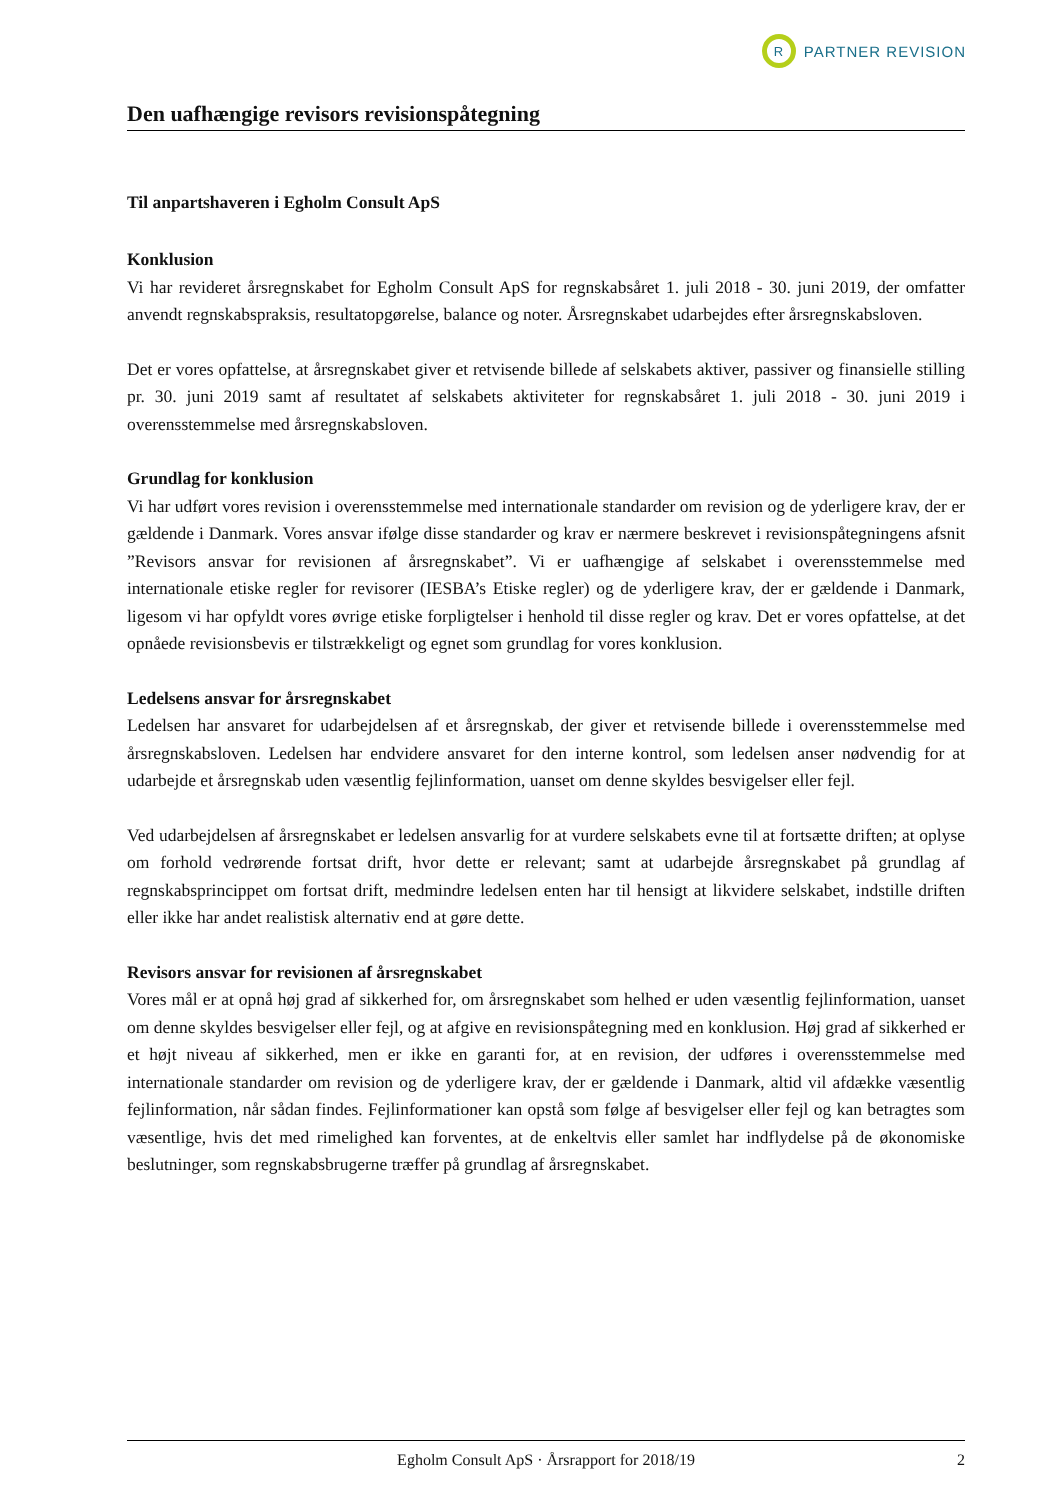R
PARTNER REVISION
Den uafhængige revisors revisionspåtegning
Til anpartshaveren i Egholm Consult ApS
Konklusion
Vi har revideret årsregnskabet for Egholm Consult ApS for regnskabsåret 1. juli 2018 - 30. juni 2019, der omfatter anvendt regnskabspraksis, resultatopgørelse, balance og noter. Årsregnskabet udarbejdes efter årsregnskabsloven.
Det er vores opfattelse, at årsregnskabet giver et retvisende billede af selskabets aktiver, passiver og finansielle stilling pr. 30. juni 2019 samt af resultatet af selskabets aktiviteter for regnskabsåret 1. juli 2018 - 30. juni 2019 i overensstemmelse med årsregnskabsloven.
Grundlag for konklusion
Vi har udført vores revision i overensstemmelse med internationale standarder om revision og de yderligere krav, der er gældende i Danmark. Vores ansvar ifølge disse standarder og krav er nærmere beskrevet i revisionspåtegningens afsnit ”Revisors ansvar for revisionen af årsregnskabet”. Vi er uafhængige af selskabet i overensstemmelse med internationale etiske regler for revisorer (IESBA’s Etiske regler) og de yderligere krav, der er gældende i Danmark, ligesom vi har opfyldt vores øvrige etiske forpligtelser i henhold til disse regler og krav. Det er vores opfattelse, at det opnåede revisionsbevis er tilstrækkeligt og egnet som grundlag for vores konklusion.
Ledelsens ansvar for årsregnskabet
Ledelsen har ansvaret for udarbejdelsen af et årsregnskab, der giver et retvisende billede i overensstemmelse med årsregnskabsloven. Ledelsen har endvidere ansvaret for den interne kontrol, som ledelsen anser nødvendig for at udarbejde et årsregnskab uden væsentlig fejlinformation, uanset om denne skyldes besvigelser eller fejl.
Ved udarbejdelsen af årsregnskabet er ledelsen ansvarlig for at vurdere selskabets evne til at fortsætte driften; at oplyse om forhold vedrørende fortsat drift, hvor dette er relevant; samt at udarbejde årsregnskabet på grundlag af regnskabsprincippet om fortsat drift, medmindre ledelsen enten har til hensigt at likvidere selskabet, indstille driften eller ikke har andet realistisk alternativ end at gøre dette.
Revisors ansvar for revisionen af årsregnskabet
Vores mål er at opnå høj grad af sikkerhed for, om årsregnskabet som helhed er uden væsentlig fejlinformation, uanset om denne skyldes besvigelser eller fejl, og at afgive en revisionspåtegning med en konklusion. Høj grad af sikkerhed er et højt niveau af sikkerhed, men er ikke en garanti for, at en revision, der udføres i overensstemmelse med internationale standarder om revision og de yderligere krav, der er gældende i Danmark, altid vil afdække væsentlig fejlinformation, når sådan findes. Fejlinformationer kan opstå som følge af besvigelser eller fejl og kan betragtes som væsentlige, hvis det med rimelighed kan forventes, at de enkeltvis eller samlet har indflydelse på de økonomiske beslutninger, som regnskabsbrugerne træffer på grundlag af årsregnskabet.
Egholm Consult ApS · Årsrapport for 2018/19 2